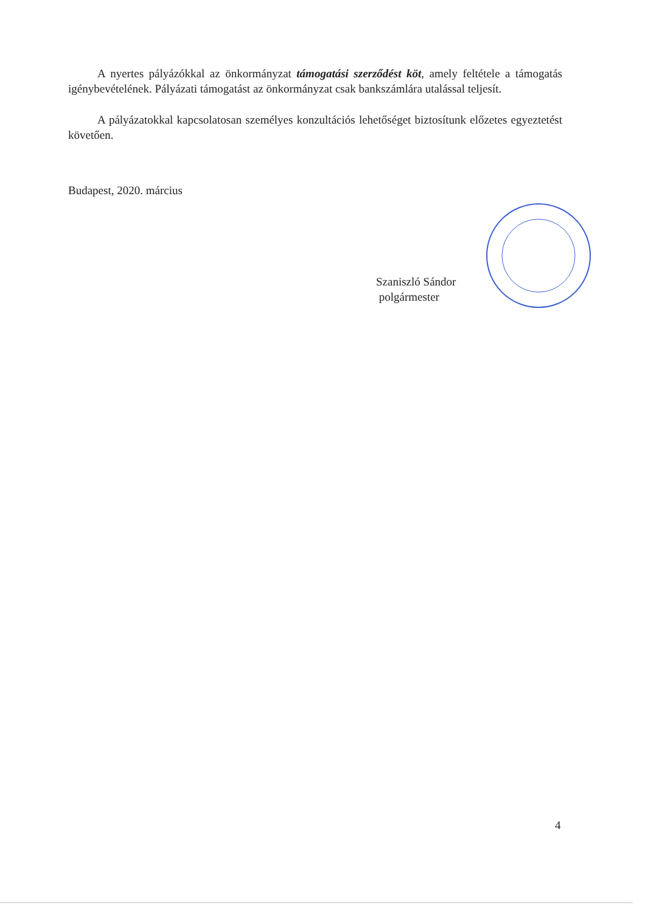A nyertes pályázókkal az önkormányzat támogatási szerződést köt, amely feltétele a támogatás igénybevételének. Pályázati támogatást az önkormányzat csak bankszámlára utalással teljesít.
A pályázatokkal kapcsolatosan személyes konzultációs lehetőséget biztosítunk előzetes egyeztetést követően.
Budapest, 2020. március
Szaniszló Sándor
polgármester
4